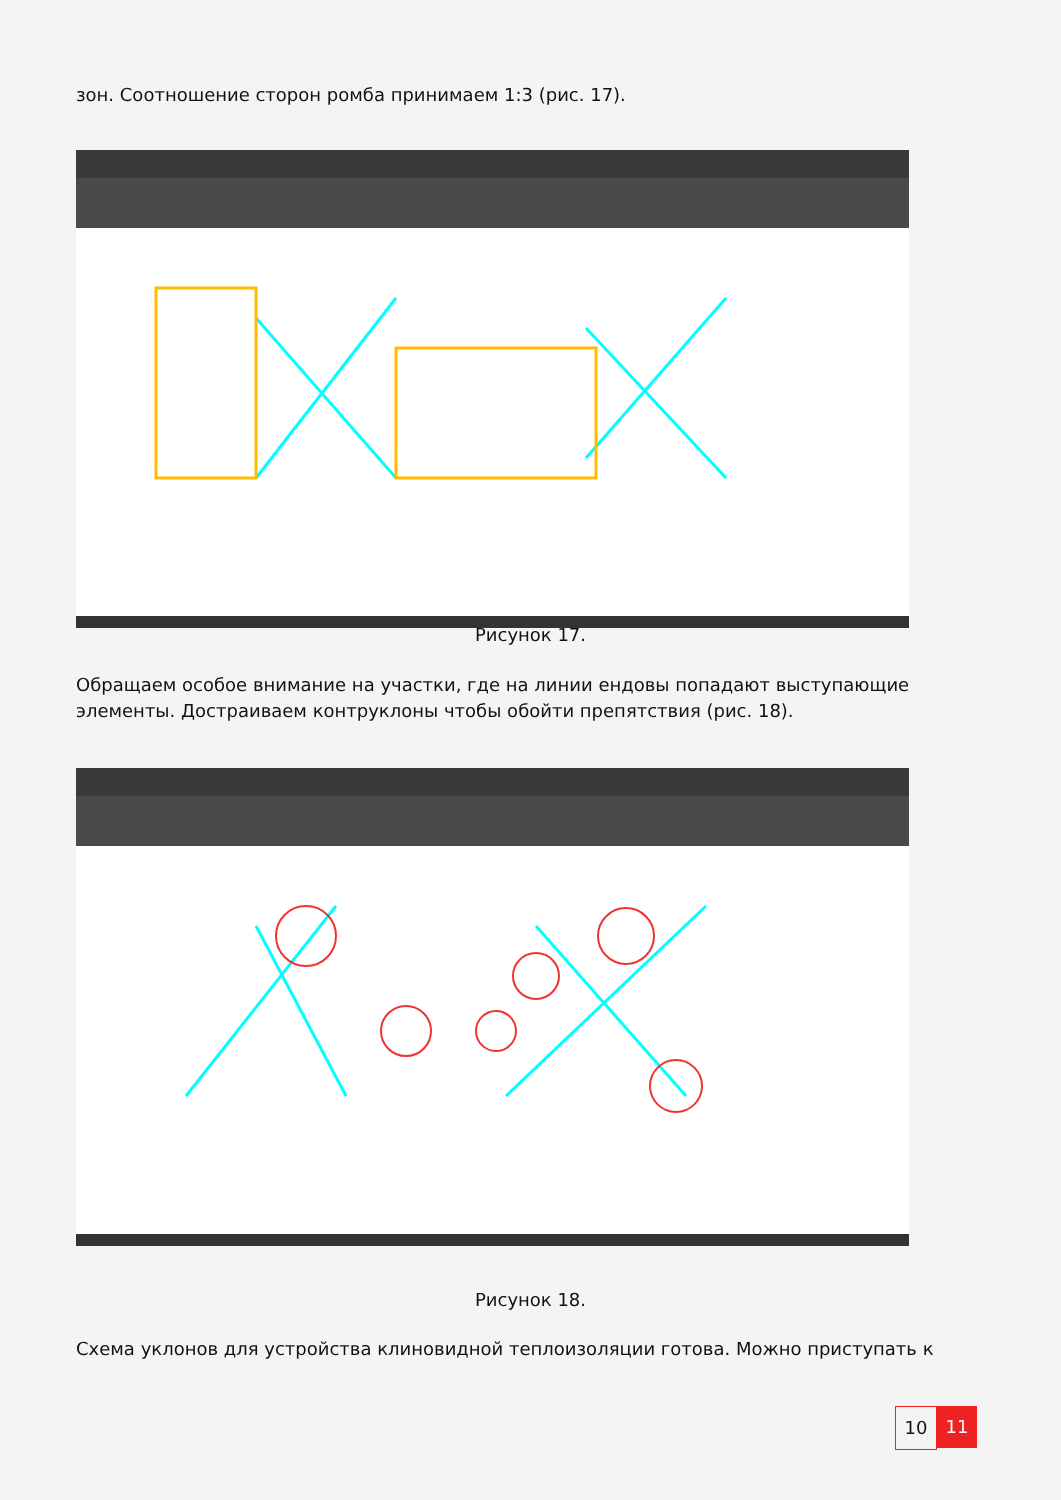зон. Соотношение сторон ромба принимаем 1:3 (рис. 17).
Рисунок 17.
Обращаем особое внимание на участки, где на линии ендовы попадают выступающие элементы. Достраиваем контруклоны чтобы обойти препятствия (рис. 18).
Рисунок 18.
Схема уклонов для устройства клиновидной теплоизоляции готова. Можно приступать к
10 11